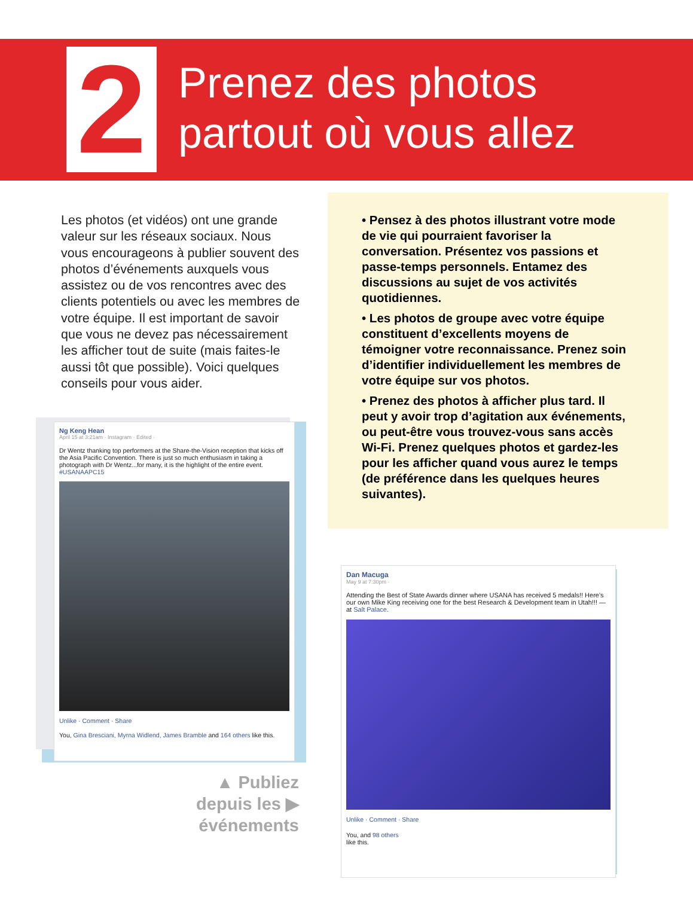2
Prenez des photos
partout où vous allez
Les photos (et vidéos) ont une grande valeur sur les réseaux sociaux. Nous vous encourageons à publier souvent des photos d’événements auxquels vous assistez ou de vos rencontres avec des clients potentiels ou avec les membres de votre équipe. Il est important de savoir que vous ne devez pas nécessairement les afficher tout de suite (mais faites-le aussi tôt que possible). Voici quelques conseils pour vous aider.
• Pensez à des photos illustrant votre mode de vie qui pourraient favoriser la conversation. Présentez vos passions et passe-temps personnels. Entamez des discussions au sujet de vos activités quotidiennes.
• Les photos de groupe avec votre équipe constituent d’excellents moyens de témoigner votre reconnaissance. Prenez soin d’identifier individuellement les membres de votre équipe sur vos photos.
• Prenez des photos à afficher plus tard. Il peut y avoir trop d’agitation aux événements, ou peut-être vous trouvez-vous sans accès Wi-Fi. Prenez quelques photos et gardez-les pour les afficher quand vous aurez le temps (de préférence dans les quelques heures suivantes).
Ng Keng Hean
April 15 at 3:21am · Instagram · Edited ·
Dr Wentz thanking top performers at the Share-the-Vision reception that kicks off the Asia Pacific Convention. There is just so much enthusiasm in taking a photograph with Dr Wentz...for many, it is the highlight of the entire event. #USANAAPC15
Unlike · Comment · Share
You, Gina Bresciani, Myrna Widlend, James Bramble and 164 others like this.
▲ Publiez
depuis les ▶
événements
Dan Macuga
May 9 at 7:30pm ·
Attending the Best of State Awards dinner where USANA has received 5 medals!! Here's our own Mike King receiving one for the best Research & Development team in Utah!!! — at Salt Palace.
Unlike · Comment · Share
You, and 98 others
like this.